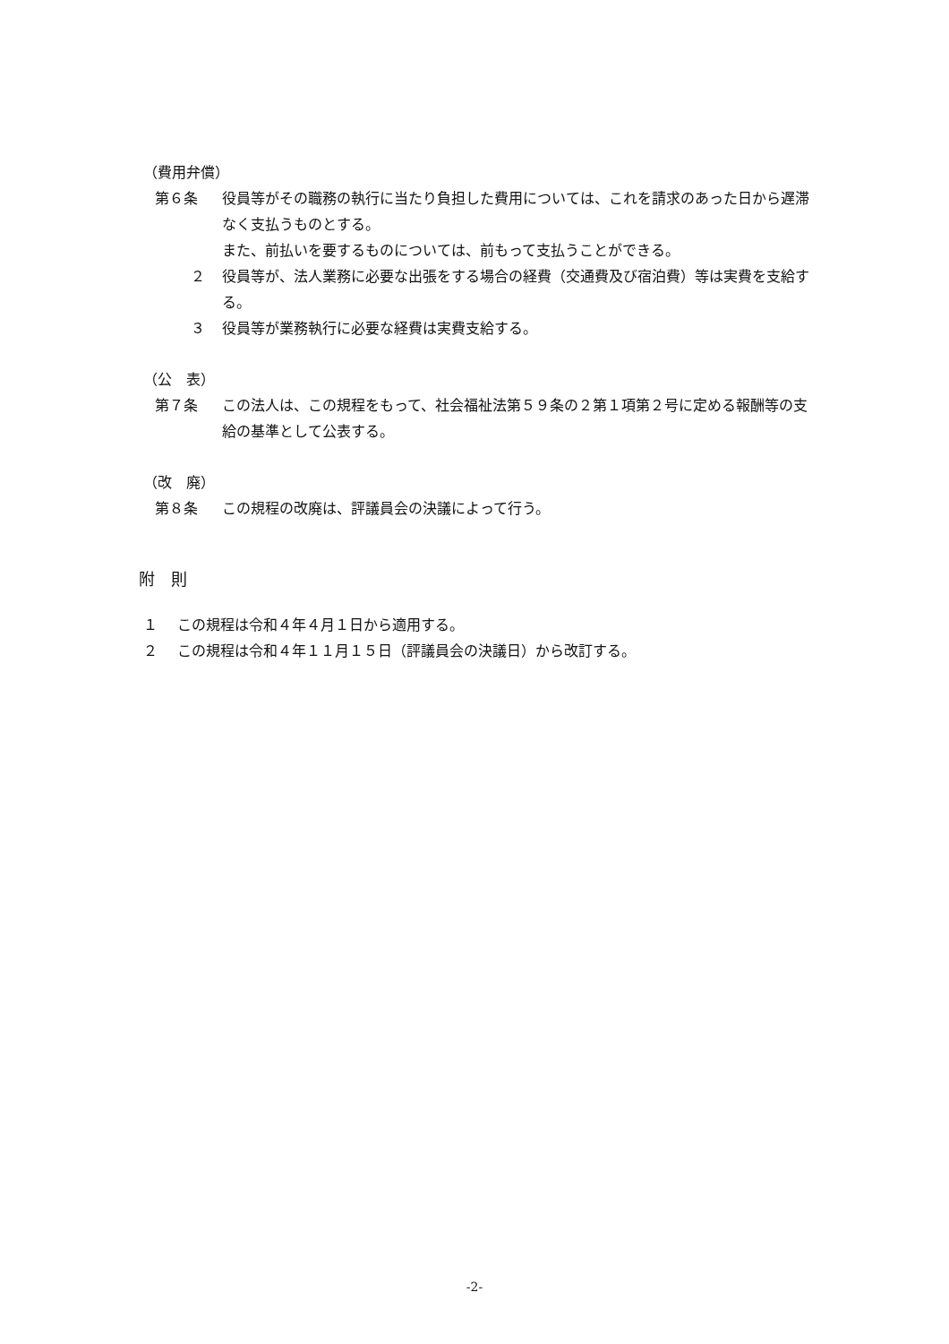（費用弁償）
第６条 役員等がその職務の執行に当たり負担した費用については、これを請求のあった日から遅滞なく支払うものとする。
また、前払いを要するものについては、前もって支払うことができる。
２ 役員等が、法人業務に必要な出張をする場合の経費（交通費及び宿泊費）等は実費を支給する。
３ 役員等が業務執行に必要な経費は実費支給する。
（公　表）
第７条 この法人は、この規程をもって、社会福祉法第５９条の２第１項第２号に定める報酬等の支給の基準として公表する。
（改　廃）
第８条 この規程の改廃は、評議員会の決議によって行う。
附　則
１ この規程は令和４年４月１日から適用する。
２ この規程は令和４年１１月１５日（評議員会の決議日）から改訂する。
-2-